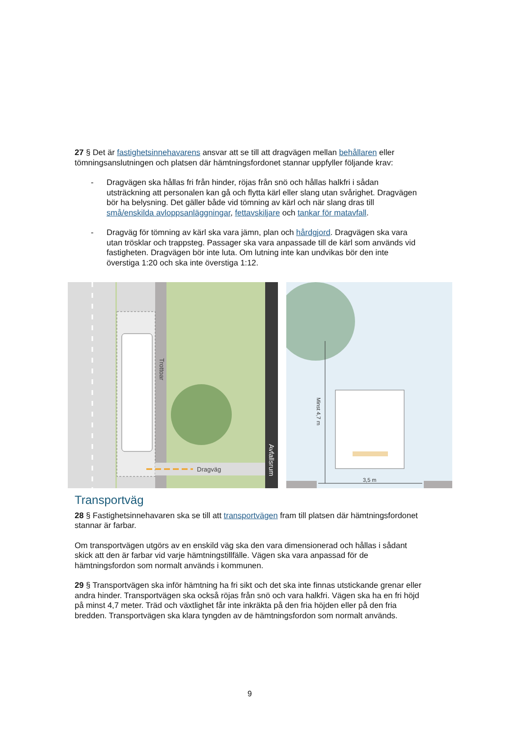27 § Det är fastighetsinnehavarens ansvar att se till att dragvägen mellan behållaren eller tömningsanslutningen och platsen där hämtningsfordonet stannar uppfyller följande krav:
- Dragvägen ska hållas fri från hinder, röjas från snö och hållas halkfri i sådan utsträckning att personalen kan gå och flytta kärl eller slang utan svårighet. Dragvägen bör ha belysning. Det gäller både vid tömning av kärl och när slang dras till små/enskilda avloppsanläggningar, fettavskiljare och tankar för matavfall.
- Dragväg för tömning av kärl ska vara jämn, plan och hårdgjord. Dragvägen ska vara utan trösklar och trappsteg. Passager ska vara anpassade till de kärl som används vid fastigheten. Dragvägen bör inte luta. Om lutning inte kan undvikas bör den inte överstiga 1:20 och ska inte överstiga 1:12.
Dragväg
Trottoar
Avfallsrum
Minst 4,7 m
3,5 m
Transportväg
28 § Fastighetsinnehavaren ska se till att transportvägen fram till platsen där hämtningsfordonet stannar är farbar.
Om transportvägen utgörs av en enskild väg ska den vara dimensionerad och hållas i sådant skick att den är farbar vid varje hämtningstillfälle. Vägen ska vara anpassad för de hämtningsfordon som normalt används i kommunen.
29 § Transportvägen ska inför hämtning ha fri sikt och det ska inte finnas utstickande grenar eller andra hinder. Transportvägen ska också röjas från snö och vara halkfri. Vägen ska ha en fri höjd på minst 4,7 meter. Träd och växtlighet får inte inkräkta på den fria höjden eller på den fria bredden. Transportvägen ska klara tyngden av de hämtningsfordon som normalt används.
9